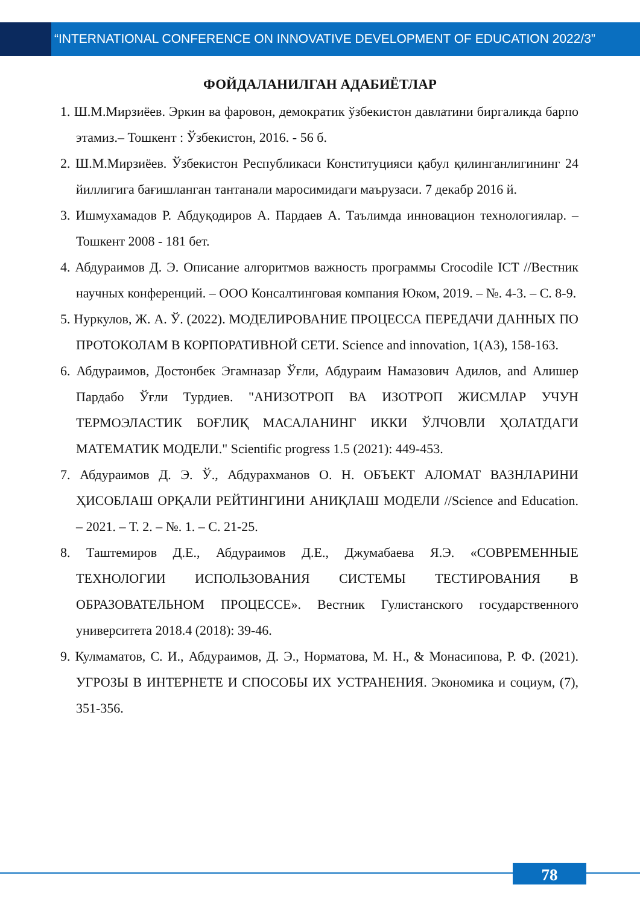“INTERNATIONAL CONFERENCE ON INNOVATIVE DEVELOPMENT OF EDUCATION 2022/3”
ФОЙДАЛАНИЛГАН АДАБИЁТЛАР
1. Ш.М.Мирзиёев. Эркин ва фаровон, демократик ўзбекистон давлатини биргаликда барпо этамиз.– Тошкент : Ўзбекистон, 2016. - 56 б.
2. Ш.М.Мирзиёев. Ўзбекистон Республикаси Конституцияси қабул қилинганлигининг 24 йиллигига бағишланган тантанали маросимидаги маърузаси. 7 декабр 2016 й.
3. Ишмухамадов Р. Абдуқодиров А. Пардаев А. Таълимда инновацион технологиялар. –Тошкент 2008 - 181 бет.
4. Абдураимов Д. Э. Описание алгоритмов важность программы Crocodile ICT //Вестник научных конференций. – ООО Консалтинговая компания Юком, 2019. – №. 4-3. – С. 8-9.
5. Нуркулов, Ж. А. Ў. (2022). МОДЕЛИРОВАНИЕ ПРОЦЕССА ПЕРЕДАЧИ ДАННЫХ ПО ПРОТОКОЛАМ В КОРПОРАТИВНОЙ СЕТИ. Science and innovation, 1(A3), 158-163.
6. Абдураимов, Достонбек Эгамназар Ўғли, Абдураим Намазович Адилов, and Алишер Пардабо Ўғли Турдиев. "АНИЗОТРОП ВА ИЗОТРОП ЖИСМЛАР УЧУН ТЕРМОЭЛАСТИК БОҒЛИҚ МАСАЛАНИНГ ИККИ ЎЛЧОВЛИ ҲОЛАТДАГИ МАТЕМАТИК МОДЕЛИ." Scientific progress 1.5 (2021): 449-453.
7. Абдураимов Д. Э. Ў., Абдурахманов О. Н. ОБЪЕКТ АЛОМАТ ВАЗНЛАРИНИ ҲИСОБЛАШ ОРҚАЛИ РЕЙТИНГИНИ АНИҚЛАШ МОДЕЛИ //Science and Education. – 2021. – Т. 2. – №. 1. – С. 21-25.
8. Таштемиров Д.Е., Абдураимов Д.Е., Джумабаева Я.Э. «СОВРЕМЕННЫЕ ТЕХНОЛОГИИ ИСПОЛЬЗОВАНИЯ СИСТЕМЫ ТЕСТИРОВАНИЯ В ОБРАЗОВАТЕЛЬНОМ ПРОЦЕССЕ». Вестник Гулистанского государственного университета 2018.4 (2018): 39-46.
9. Кулмаматов, С. И., Абдураимов, Д. Э., Норматова, М. Н., & Монасипова, Р. Ф. (2021). УГРОЗЫ В ИНТЕРНЕТЕ И СПОСОБЫ ИХ УСТРАНЕНИЯ. Экономика и социум, (7), 351-356.
78